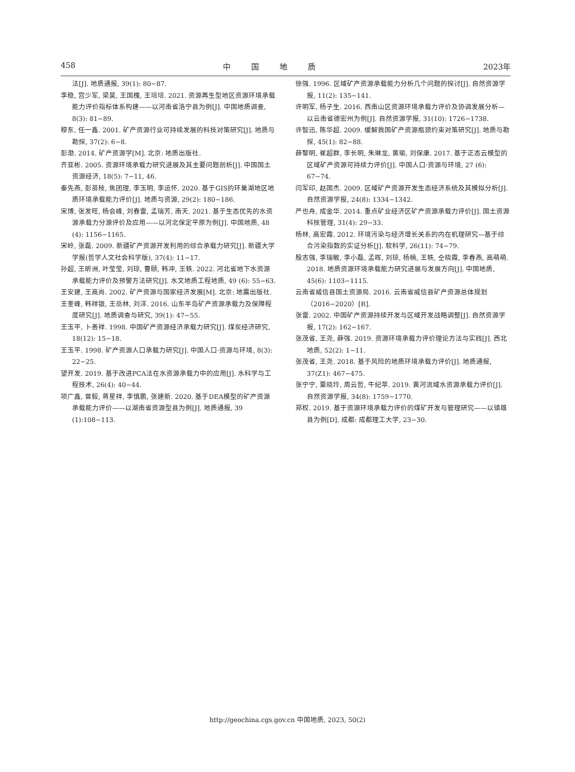458 中国地质 2023年
法[J]. 地质通报, 39(1): 80−87.
李稳, 宫少军, 梁昊, 王国槐, 王培培. 2021. 资源再生型地区资源环境承载能力评价指标体系构建——以河南省洛宁县为例[J]. 中国地质调查, 8(3): 81−89.
穆东, 任一鑫. 2001. 矿产资源行业可持续发展的科技对策研究[J]. 地质与勘探, 37(2): 6−8.
彭渤. 2014. 矿产资源学[M]. 北京: 地质出版社.
齐亚彬. 2005. 资源环境承载力研究进展及其主要问题剖析[J]. 中国国土资源经济, 18(5): 7−11, 46.
秦先燕, 彭苗枝, 焦团理, 李玉明, 李运怀. 2020. 基于GIS的环巢湖地区地质环境承载能力评价[J]. 地质与资源, 29(2): 180−186.
宋博, 张发旺, 杨会峰, 刘春雷, 孟瑞芳, 南天. 2021. 基于生态优先的水资源承载力分源评价及应用——以河北保定平原为例[J]. 中国地质, 48 (4): 1156−1165.
宋岭, 张磊. 2009. 新疆矿产资源开发利用的综合承载力研究[J]. 新疆大学学报(哲学人文社会科学版), 37(4): 11−17.
孙超, 王昕洲, 叶莹莹, 刘琼, 曹颐, 韩冲, 王轶. 2022. 河北省地下水资源承载能力评价及预警方法研究[J]. 水文地质工程地质, 49 (6): 55−63.
王安建, 王高尚. 2002. 矿产资源与国家经济发展[M]. 北京: 地震出版社.
王奎峰, 韩祥银, 王岳林, 刘洋. 2016. 山东半岛矿产资源承载力及保障程度研究[J]. 地质调查与研究, 39(1): 47−55.
王玉平, 卜善祥. 1998. 中国矿产资源经济承载力研究[J]. 煤炭经济研究, 18(12): 15−18.
王玉平. 1998. 矿产资源人口承载力研究[J]. 中国人口·资源与环境, 8(3): 22−25.
望开发. 2019. 基于改进PCA法在水资源承载力中的应用[J]. 水科学与工程技术, 26(4): 40−44.
项广鑫, 曾毅, 蒋星祥, 李慎鹏, 张建新. 2020. 基于DEA模型的矿产资源承载能力评价——以湖南省资源型县为例[J]. 地质通报, 39 (1):108−113.
徐强. 1996. 区域矿产资源承载能力分析几个问题的探讨[J]. 自然资源学报, 11(2): 135−141.
许明军, 杨子生. 2016. 西南山区资源环境承载力评价及协调发展分析—以云南省德宏州为例[J]. 自然资源学报, 31(10): 1726−1738.
许智迅, 陈华超. 2009. 缓解我国矿产资源瓶颈约束对策研究[J]. 地质与勘探, 45(1): 82−88.
薛黎明, 崔超群, 李长明, 朱琳龙, 黄瑜, 刘保康. 2017. 基于正态云模型的区域矿产资源可持续力评价[J]. 中国人口·资源与环境, 27 (6): 67−74.
闫军印, 赵国杰. 2009. 区域矿产资源开发生态经济系统及其模拟分析[J]. 自然资源学报, 24(8): 1334−1342.
严也舟, 成金华. 2014. 重点矿业经济区矿产资源承载力评价[J]. 国土资源科技管理, 31(4): 29−33.
杨林, 高宏霞. 2012. 环境污染与经济增长关系的内在机理研究—基于综合污染指数的实证分析[J]. 软科学, 26(11): 74−79.
殷志强, 李瑞敏, 李小磊, 孟晖, 刘琼, 杨楠, 王轶, 仝晓霞, 李春燕, 高萌萌. 2018. 地质资源环境承载能力研究进展与发展方向[J]. 中国地质, 45(6): 1103−1115.
云南省威信县国土资源局. 2016. 云南省威信县矿产资源总体规划（2016−2020）[R].
张雷. 2002. 中国矿产资源持续开发与区域开发战略调整[J]. 自然资源学报, 17(2): 162−167.
张茂省, 王尧, 薛强. 2019. 资源环境承载力评价理论方法与实践[J]. 西北地质, 52(2): 1−11.
张茂省, 王尧. 2018. 基于风险的地质环境承载力评价[J]. 地质通报, 37(Z1): 467−475.
张宁宁, 粟晓玲, 周云哲, 牛纪苹. 2019. 黄河流域水资源承载力评价[J]. 自然资源学报, 34(8): 1759−1770.
郑权. 2019. 基于资源环境承载力评价的煤矿开发与管理研究——以镇雄县为例[D]. 成都: 成都理工大学, 23−30.
http://geochina.cgs.gov.cn 中国地质, 2023, 50(2)